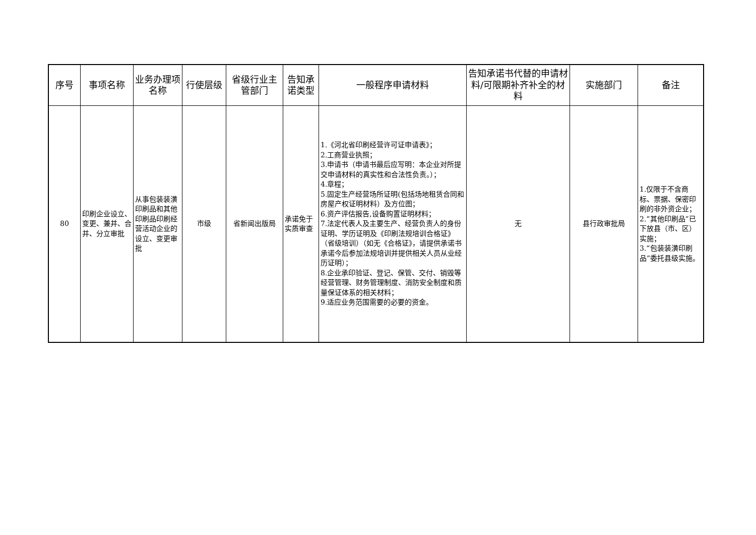| 序号 | 事项名称 | 业务办理项名称 | 行使层级 | 省级行业主管部门 | 告知承诺类型 | 一般程序申请材料 | 告知承诺书代替的申请材料/可限期补齐补全的材料 | 实施部门 | 备注 |
| --- | --- | --- | --- | --- | --- | --- | --- | --- | --- |
| 80 | 印刷企业设立、变更、兼并、合并、分立审批 | 从事包装装潢印刷品和其他印刷品印刷经营活动企业的设立、变更审批 | 市级 | 省新闻出版局 | 承诺免于实质审查 | 1.《河北省印刷经营许可证申请表》； 2.工商营业执照； 3.申请书（申请书最后应写明：本企业对所提交申请材料的真实性和合法性负责。）； 4.章程； 5.固定生产经营场所证明(包括场地租赁合同和房屋产权证明材料）及方位图； 6.资产评估报告,设备购置证明材料； 7.法定代表人及主要生产、经营负责人的身份证明、学历证明及《印刷法规培训合格证》（省级培训）（如无《合格证》，请提供承诺书承诺今后参加法规培训并提供相关人员从业经历证明）； 8.企业承印验证、登记、保管、交付、销毁等经营管理、财务管理制度、消防安全制度和质量保证体系的相关材料； 9.适应业务范围需要的必要的资金。 | 无 | 县行政审批局 | 1.仅限于不含商标、票据、保密印刷的非外资企业； 2.“其他印刷品”已下放县（市、区）实施； 3.“包装装潢印刷品”委托县级实施。 |